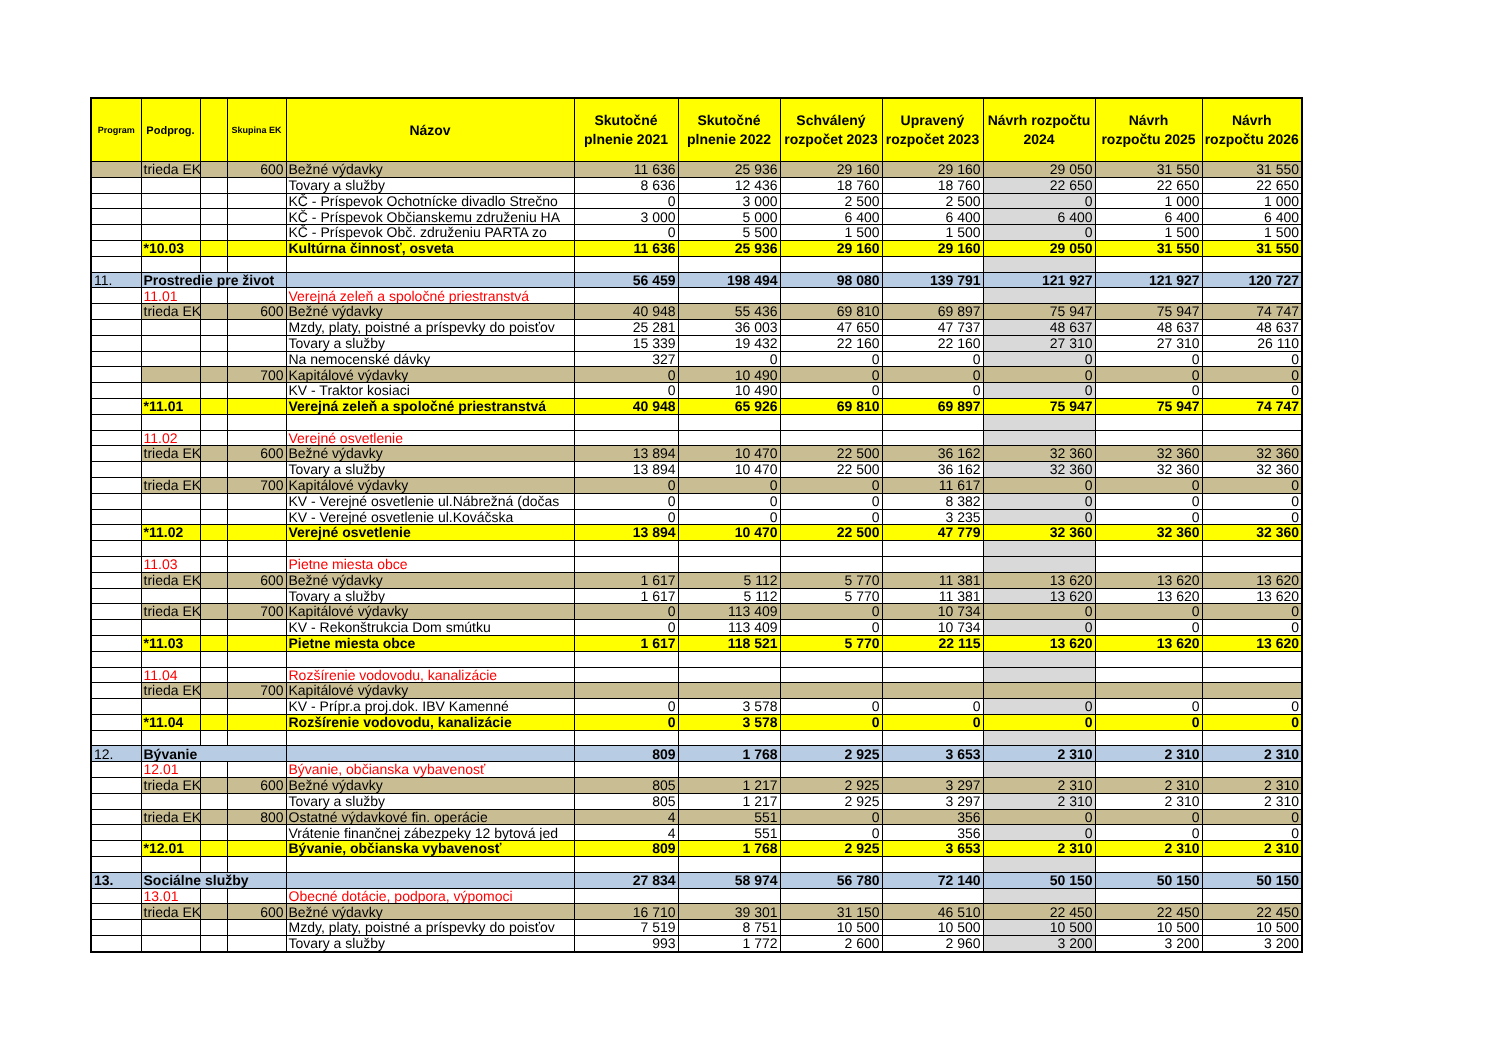| Program | Podprog. | | Skupina EK | Názov | Skutočné plnenie 2021 | Skutočné plnenie 2022 | Schválený rozpočet 2023 | Upravený rozpočet 2023 | Návrh rozpočtu 2024 | Návrh rozpočtu 2025 | Návrh rozpočtu 2026 |
| --- | --- | --- | --- | --- | --- | --- | --- | --- | --- | --- | --- |
| | trieda EK | | 600 | Bežné výdavky | 11 636 | 25 936 | 29 160 | 29 160 | 29 050 | 31 550 | 31 550 |
| | | | | Tovary a služby | 8 636 | 12 436 | 18 760 | 18 760 | 22 650 | 22 650 | 22 650 |
| | | | | KČ - Príspevok Ochotnícke divadlo Strečno | 0 | 3 000 | 2 500 | 2 500 | 0 | 1 000 | 1 000 |
| | | | | KČ - Príspevok Občianskemu združeniu HA | 3 000 | 5 000 | 6 400 | 6 400 | 6 400 | 6 400 | 6 400 |
| | | | | KČ - Príspevok Obč. združeniu PARTA zo | 0 | 5 500 | 1 500 | 1 500 | 0 | 1 500 | 1 500 |
| | *10.03 | | | Kultúrna činnosť, osveta | 11 636 | 25 936 | 29 160 | 29 160 | 29 050 | 31 550 | 31 550 |
| 11. | Prostredie pre život | | | | 56 459 | 198 494 | 98 080 | 139 791 | 121 927 | 121 927 | 120 727 |
| | 11.01 | | | Verejná zeleň a spoločné priestranstvá | | | | | | | |
| | trieda EK | | 600 | Bežné výdavky | 40 948 | 55 436 | 69 810 | 69 897 | 75 947 | 75 947 | 74 747 |
| | | | | Mzdy, platy, poistné a príspevky do poisťov | 25 281 | 36 003 | 47 650 | 47 737 | 48 637 | 48 637 | 48 637 |
| | | | | Tovary a služby | 15 339 | 19 432 | 22 160 | 22 160 | 27 310 | 27 310 | 26 110 |
| | | | | Na nemocenské dávky | 327 | 0 | 0 | 0 | 0 | 0 | 0 |
| | | | 700 | Kapitálové výdavky | 0 | 10 490 | 0 | 0 | 0 | 0 | 0 |
| | | | | KV - Traktor kosiaci | 0 | 10 490 | 0 | 0 | 0 | 0 | 0 |
| | *11.01 | | | Verejná zeleň a spoločné priestranstvá | 40 948 | 65 926 | 69 810 | 69 897 | 75 947 | 75 947 | 74 747 |
| | 11.02 | | | Verejné osvetlenie | | | | | | | |
| | trieda EK | | 600 | Bežné výdavky | 13 894 | 10 470 | 22 500 | 36 162 | 32 360 | 32 360 | 32 360 |
| | | | | Tovary a služby | 13 894 | 10 470 | 22 500 | 36 162 | 32 360 | 32 360 | 32 360 |
| | trieda EK | | 700 | Kapitálové výdavky | 0 | 0 | 0 | 11 617 | 0 | 0 | 0 |
| | | | | KV - Verejné osvetlenie ul.Nábrežná (dočas | 0 | 0 | 0 | 8 382 | 0 | 0 | 0 |
| | | | | KV - Verejné osvetlenie ul.Kováčska | 0 | 0 | 0 | 3 235 | 0 | 0 | 0 |
| | *11.02 | | | Verejné osvetlenie | 13 894 | 10 470 | 22 500 | 47 779 | 32 360 | 32 360 | 32 360 |
| | 11.03 | | | Pietne miesta obce | | | | | | | |
| | trieda EK | | 600 | Bežné výdavky | 1 617 | 5 112 | 5 770 | 11 381 | 13 620 | 13 620 | 13 620 |
| | | | | Tovary a služby | 1 617 | 5 112 | 5 770 | 11 381 | 13 620 | 13 620 | 13 620 |
| | trieda EK | | 700 | Kapitálové výdavky | 0 | 113 409 | 0 | 10 734 | 0 | 0 | 0 |
| | | | | KV - Rekonštrukcia Dom smútku | 0 | 113 409 | 0 | 10 734 | 0 | 0 | 0 |
| | *11.03 | | | Pietne miesta obce | 1 617 | 118 521 | 5 770 | 22 115 | 13 620 | 13 620 | 13 620 |
| | 11.04 | | | Rozšírenie vodovodu, kanalizácie | | | | | | | |
| | trieda EK | | 700 | Kapitálové výdavky | | | | | | | |
| | | | | KV - Prípr.a proj.dok. IBV Kamenné | 0 | 3 578 | 0 | 0 | 0 | 0 | 0 |
| | *11.04 | | | Rozšírenie vodovodu, kanalizácie | 0 | 3 578 | 0 | 0 | 0 | 0 | 0 |
| 12. | Bývanie | | | | 809 | 1 768 | 2 925 | 3 653 | 2 310 | 2 310 | 2 310 |
| | 12.01 | | | Bývanie, občianska vybavenosť | | | | | | | |
| | trieda EK | | 600 | Bežné výdavky | 805 | 1 217 | 2 925 | 3 297 | 2 310 | 2 310 | 2 310 |
| | | | | Tovary a služby | 805 | 1 217 | 2 925 | 3 297 | 2 310 | 2 310 | 2 310 |
| | trieda EK | | 800 | Ostatné výdavkové fin. operácie | 4 | 551 | 0 | 356 | 0 | 0 | 0 |
| | | | | Vrátenie finančnej zábezpeky 12 bytová jed | 4 | 551 | 0 | 356 | 0 | 0 | 0 |
| | *12.01 | | | Bývanie, občianska vybavenosť | 809 | 1 768 | 2 925 | 3 653 | 2 310 | 2 310 | 2 310 |
| 13. | Sociálne služby | | | | 27 834 | 58 974 | 56 780 | 72 140 | 50 150 | 50 150 | 50 150 |
| | 13.01 | | | Obecné dotácie, podpora, výpomoci | | | | | | | |
| | trieda EK | | 600 | Bežné výdavky | 16 710 | 39 301 | 31 150 | 46 510 | 22 450 | 22 450 | 22 450 |
| | | | | Mzdy, platy, poistné a príspevky do poisťov | 7 519 | 8 751 | 10 500 | 10 500 | 10 500 | 10 500 | 10 500 |
| | | | | Tovary a služby | 993 | 1 772 | 2 600 | 2 960 | 3 200 | 3 200 | 3 200 |